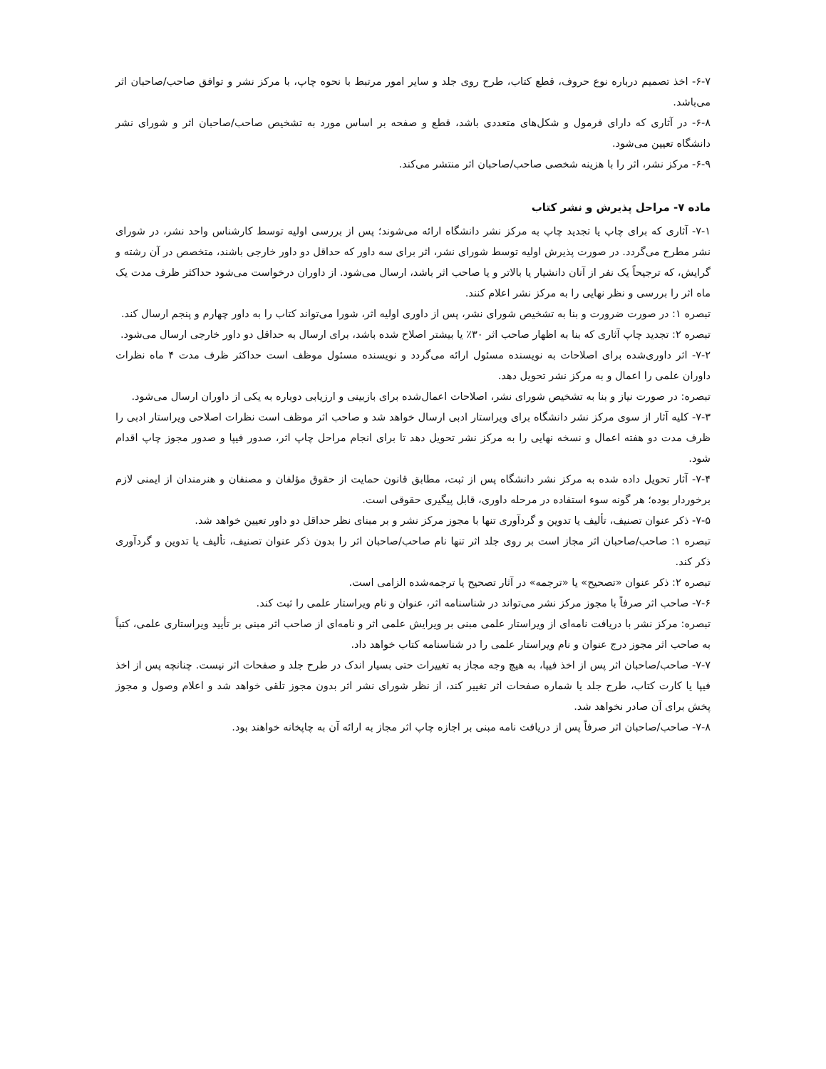۶-۷- اخذ تصمیم درباره نوع حروف، قطع کتاب، طرح روی جلد و سایر امور مرتبط با نحوه چاپ، با مرکز نشر و توافق صاحب/صاحبان اثر می‌باشد.
۶-۸- در آثاری که دارای فرمول و شکل‌های متعددی باشد، قطع و صفحه بر اساس مورد به تشخیص صاحب/صاحبان اثر و شورای نشر دانشگاه تعیین می‌شود.
۶-۹- مرکز نشر، اثر را با هزینه شخصی صاحب/صاحبان اثر منتشر می‌کند.
ماده ۷- مراحل پذیرش و نشر کتاب
۷-۱- آثاری که برای چاپ یا تجدید چاپ به مرکز نشر دانشگاه ارائه می‌شوند؛ پس از بررسی اولیه توسط کارشناس واحد نشر، در شورای نشر مطرح می‌گردد. در صورت پذیرش اولیه توسط شورای نشر، اثر برای سه داور که حداقل دو داور خارجی باشند، متخصص در آن رشته و گرایش، که ترجیحاً یک نفر از آنان دانشیار یا بالاتر و یا صاحب اثر باشد، ارسال می‌شود. از داوران درخواست می‌شود حداکثر ظرف مدت یک ماه اثر را بررسی و نظر نهایی را به مرکز نشر اعلام کنند.
تبصره ۱: در صورت ضرورت و بنا به تشخیص شورای نشر، پس از داوری اولیه اثر، شورا می‌تواند کتاب را به داور چهارم و پنجم ارسال کند.
تبصره ۲: تجدید چاپ آثاری که بنا به اظهار صاحب اثر ۳۰٪ یا بیشتر اصلاح شده باشد، برای ارسال به حداقل دو داور خارجی ارسال می‌شود.
۷-۲- اثر داوری‌شده برای اصلاحات به نویسنده مسئول ارائه می‌گردد و نویسنده مسئول موظف است حداکثر ظرف مدت ۴ ماه نظرات داوران علمی را اعمال و به مرکز نشر تحویل دهد.
تبصره: در صورت نیاز و بنا به تشخیص شورای نشر، اصلاحات اعمال‌شده برای بازبینی و ارزیابی دوباره به یکی از داوران ارسال می‌شود.
۷-۳- کلیه آثار از سوی مرکز نشر دانشگاه برای ویراستار ادبی ارسال خواهد شد و صاحب اثر موظف است نظرات اصلاحی ویراستار ادبی را ظرف مدت دو هفته اعمال و نسخه نهایی را به مرکز نشر تحویل دهد تا برای انجام مراحل چاپ اثر، صدور فیپا و صدور مجوز چاپ اقدام شود.
۷-۴- آثار تحویل داده شده به مرکز نشر دانشگاه پس از ثبت، مطابق قانون حمایت از حقوق مؤلفان و مصنفان و هنرمندان از ایمنی لازم برخوردار بوده؛ هر گونه سوء استفاده در مرحله داوری، قابل پیگیری حقوقی است.
۷-۵- ذکر عنوان تصنیف، تألیف یا تدوین و گردآوری تنها با مجوز مرکز نشر و بر مبنای نظر حداقل دو داور تعیین خواهد شد.
تبصره ۱: صاحب/صاحبان اثر مجاز است بر روی جلد اثر تنها نام صاحب/صاحبان اثر را بدون ذکر عنوان تصنیف، تألیف یا تدوین و گردآوری ذکر کند.
تبصره ۲: ذکر عنوان «تصحیح» یا «ترجمه» در آثار تصحیح یا ترجمه‌شده الزامی است.
۷-۶- صاحب اثر صرفاً با مجوز مرکز نشر می‌تواند در شناسنامه اثر، عنوان و نام ویراستار علمی را ثبت کند.
تبصره: مرکز نشر با دریافت نامه‌ای از ویراستار علمی مبنی بر ویرایش علمی اثر و نامه‌ای از صاحب اثر مبنی بر تأیید ویراستاری علمی، کتباً به صاحب اثر مجوز درج عنوان و نام ویراستار علمی را در شناسنامه کتاب خواهد داد.
۷-۷- صاحب/صاحبان اثر پس از اخذ فیپا، به هیچ وجه مجاز به تغییرات حتی بسیار اندک در طرح جلد و صفحات اثر نیست. چنانچه پس از اخذ فیپا یا کارت کتاب، طرح جلد یا شماره صفحات اثر تغییر کند، از نظر شورای نشر اثر بدون مجوز تلقی خواهد شد و اعلام وصول و مجوز پخش برای آن صادر نخواهد شد.
۷-۸- صاحب/صاحبان اثر صرفاً پس از دریافت نامه مبنی بر اجازه چاپ اثر مجاز به ارائه آن به چاپخانه خواهند بود.